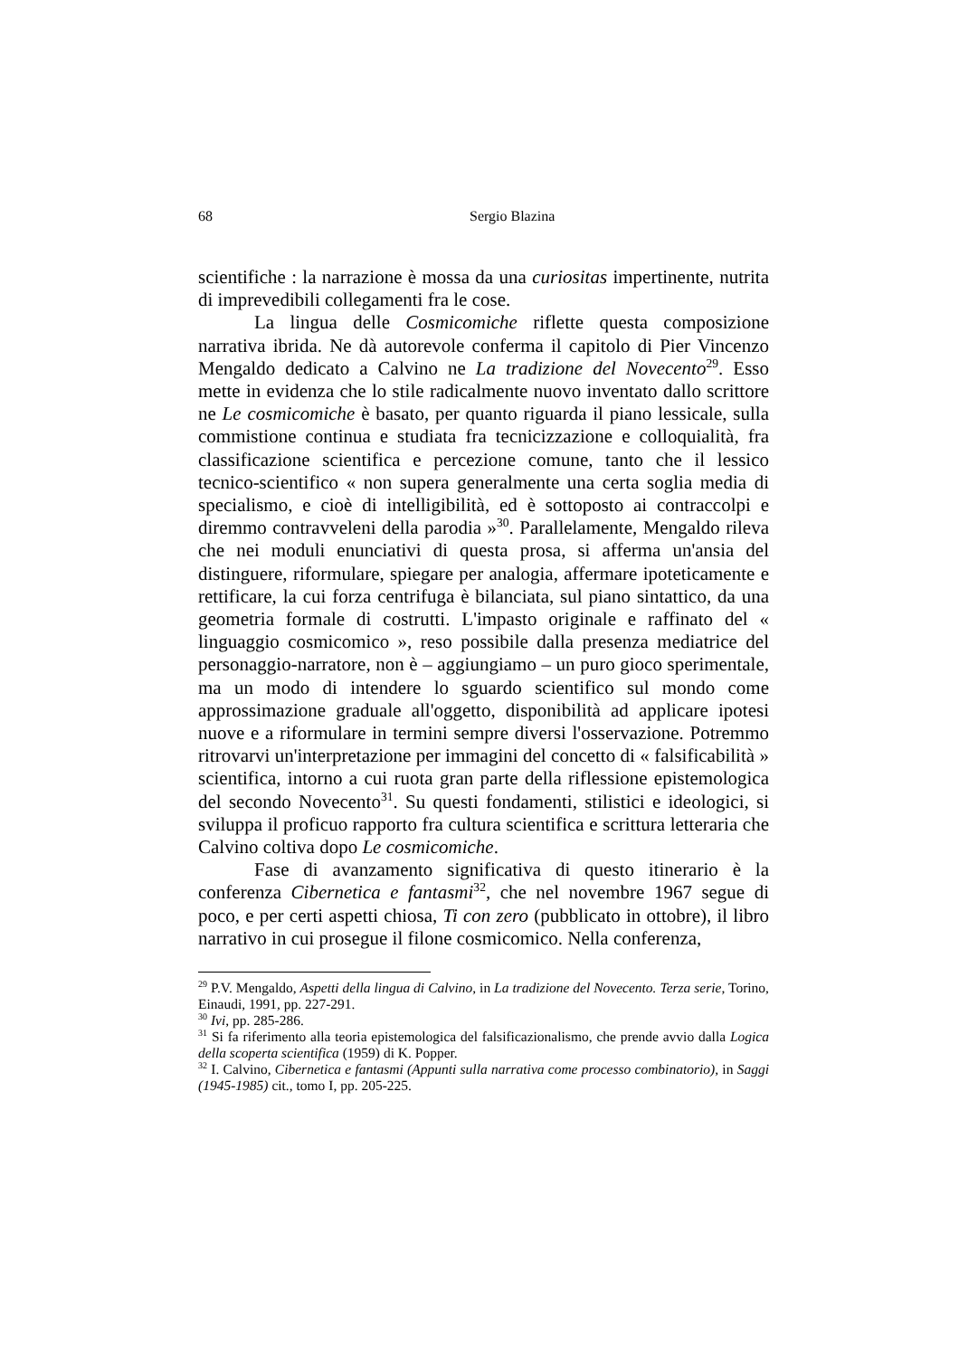68 Sergio Blazina
scientifiche : la narrazione è mossa da una curiositas impertinente, nutrita di imprevedibili collegamenti fra le cose.
La lingua delle Cosmicomiche riflette questa composizione narrativa ibrida. Ne dà autorevole conferma il capitolo di Pier Vincenzo Mengaldo dedicato a Calvino ne La tradizione del Novecento<sup>29</sup>. Esso mette in evidenza che lo stile radicalmente nuovo inventato dallo scrittore ne Le cosmicomiche è basato, per quanto riguarda il piano lessicale, sulla commistione continua e studiata fra tecnicizzazione e colloquialità, fra classificazione scientifica e percezione comune, tanto che il lessico tecnico-scientifico « non supera generalmente una certa soglia media di specialismo, e cioè di intelligibilità, ed è sottoposto ai contraccolpi e diremmo contravveleni della parodia »<sup>30</sup>. Parallelamente, Mengaldo rileva che nei moduli enunciativi di questa prosa, si afferma un'ansia del distinguere, riformulare, spiegare per analogia, affermare ipoteticamente e rettificare, la cui forza centrifuga è bilanciata, sul piano sintattico, da una geometria formale di costrutti. L'impasto originale e raffinato del « linguaggio cosmicomico », reso possibile dalla presenza mediatrice del personaggio-narratore, non è – aggiungiamo – un puro gioco sperimentale, ma un modo di intendere lo sguardo scientifico sul mondo come approssimazione graduale all'oggetto, disponibilità ad applicare ipotesi nuove e a riformulare in termini sempre diversi l'osservazione. Potremmo ritrovarvi un'interpretazione per immagini del concetto di « falsificabilità » scientifica, intorno a cui ruota gran parte della riflessione epistemologica del secondo Novecento<sup>31</sup>. Su questi fondamenti, stilistici e ideologici, si sviluppa il proficuo rapporto fra cultura scientifica e scrittura letteraria che Calvino coltiva dopo Le cosmicomiche.
Fase di avanzamento significativa di questo itinerario è la conferenza Cibernetica e fantasmi<sup>32</sup>, che nel novembre 1967 segue di poco, e per certi aspetti chiosa, Ti con zero (pubblicato in ottobre), il libro narrativo in cui prosegue il filone cosmicomico. Nella conferenza,
<sup>29</sup> P.V. Mengaldo, Aspetti della lingua di Calvino, in La tradizione del Novecento. Terza serie, Torino, Einaudi, 1991, pp. 227-291.
<sup>30</sup> Ivi, pp. 285-286.
<sup>31</sup> Si fa riferimento alla teoria epistemologica del falsificazionalismo, che prende avvio dalla Logica della scoperta scientifica (1959) di K. Popper.
<sup>32</sup> I. Calvino, Cibernetica e fantasmi (Appunti sulla narrativa come processo combinatorio), in Saggi (1945-1985) cit., tomo I, pp. 205-225.